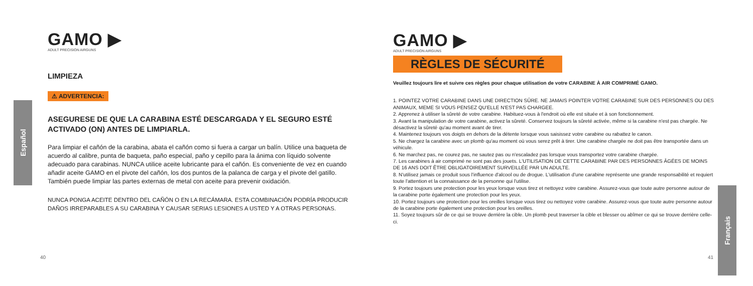Español
Français
GAMO ▶
ADULT PRECISION AIRGUNS
LIMPIEZA
⚠ ADVERTENCIA:
ASEGURESE DE QUE LA CARABINA ESTÉ DESCARGADA Y EL SEGURO ESTÉ ACTIVADO (ON) ANTES DE LIMPIARLA.
Para limpiar el cañón de la carabina, abata el cañón como si fuera a cargar un balín. Utilice una baqueta de acuerdo al calibre, punta de baqueta, paño especial, paño y cepillo para la ánima con líquido solvente adecuado para carabinas. NUNCA utilice aceite lubricante para el cañón. Es conveniente de vez en cuando añadir aceite GAMO en el pivote del cañón, los dos puntos de la palanca de carga y el pivote del gatillo. También puede limpiar las partes externas de metal con aceite para prevenir oxidación.
NUNCA PONGA ACEITE DENTRO DEL CAÑÓN O EN LA RECÁMARA. ESTA COMBINACIÓN PODRÍA PRODUCIR DAÑOS IRREPARABLES A SU CARABINA Y CAUSAR SERIAS LESIONES A USTED Y A OTRAS PERSONAS.
40
GAMO ▶
ADULT PRECISION AIRGUNS
RÈGLES DE SÉCURITÉ
Veuillez toujours lire et suivre ces règles pour chaque utilisation de votre CARABINE À AIR COMPRIMÉ GAMO.
1. POINTEZ VOTRE CARABINE DANS UNE DIRECTION SÛRE. NE JAMAIS POINTER VOTRE CARABINE SUR DES PERSONNES OU DES ANIMAUX, MEME SI VOUS PENSEZ QU'ELLE N'EST PAS CHARGEE.
2. Apprenez à utiliser la sûreté de votre carabine. Habituez-vous à l'endroit où elle est située et à son fonctionnement.
3. Avant la manipulation de votre carabine, activez la sûreté. Conservez toujours la sûreté activée, même si la carabine n'est pas chargée. Ne désactivez la sûreté qu'au moment avant de tirer.
4. Maintenez toujours vos doigts en dehors de la détente lorsque vous saisissez votre carabine ou rabattez le canon.
5. Ne chargez la carabine avec un plomb qu'au moment où vous serez prêt à tirer. Une carabine chargée ne doit pas être transportée dans un véhicule.
6. Ne marchez pas, ne courez pas, ne sautez pas ou n'escaladez pas lorsque vous transportez votre carabine chargée.
7. Les carabines à air comprimé ne sont pas des jouets. L'UTILISATION DE CETTE CARABINE PAR DES PERSONNES ÂGÉES DE MOINS DE 16 ANS DOIT ÊTRE OBLIGATOIREMENT SURVEILLÉE PAR UN ADULTE.
8. N'utilisez jamais ce produit sous l'influence d'alcool ou de drogue. L'utilisation d'une carabine représente une grande responsabilité et requiert toute l'attention et la connaissance de la personne qui l'utilise.
9. Portez toujours une protection pour les yeux lorsque vous tirez et nettoyez votre carabine. Assurez-vous que toute autre personne autour de la carabine porte également une protection pour les yeux.
10. Portez toujours une protection pour les oreilles lorsque vous tirez ou nettoyez votre carabine. Assurez-vous que toute autre personne autour de la carabine porte également une protection pour les oreilles.
11. Soyez toujours sûr de ce qui se trouve derrière la cible. Un plomb peut traverser la cible et blesser ou abîmer ce qui se trouve derrière celle-ci.
41